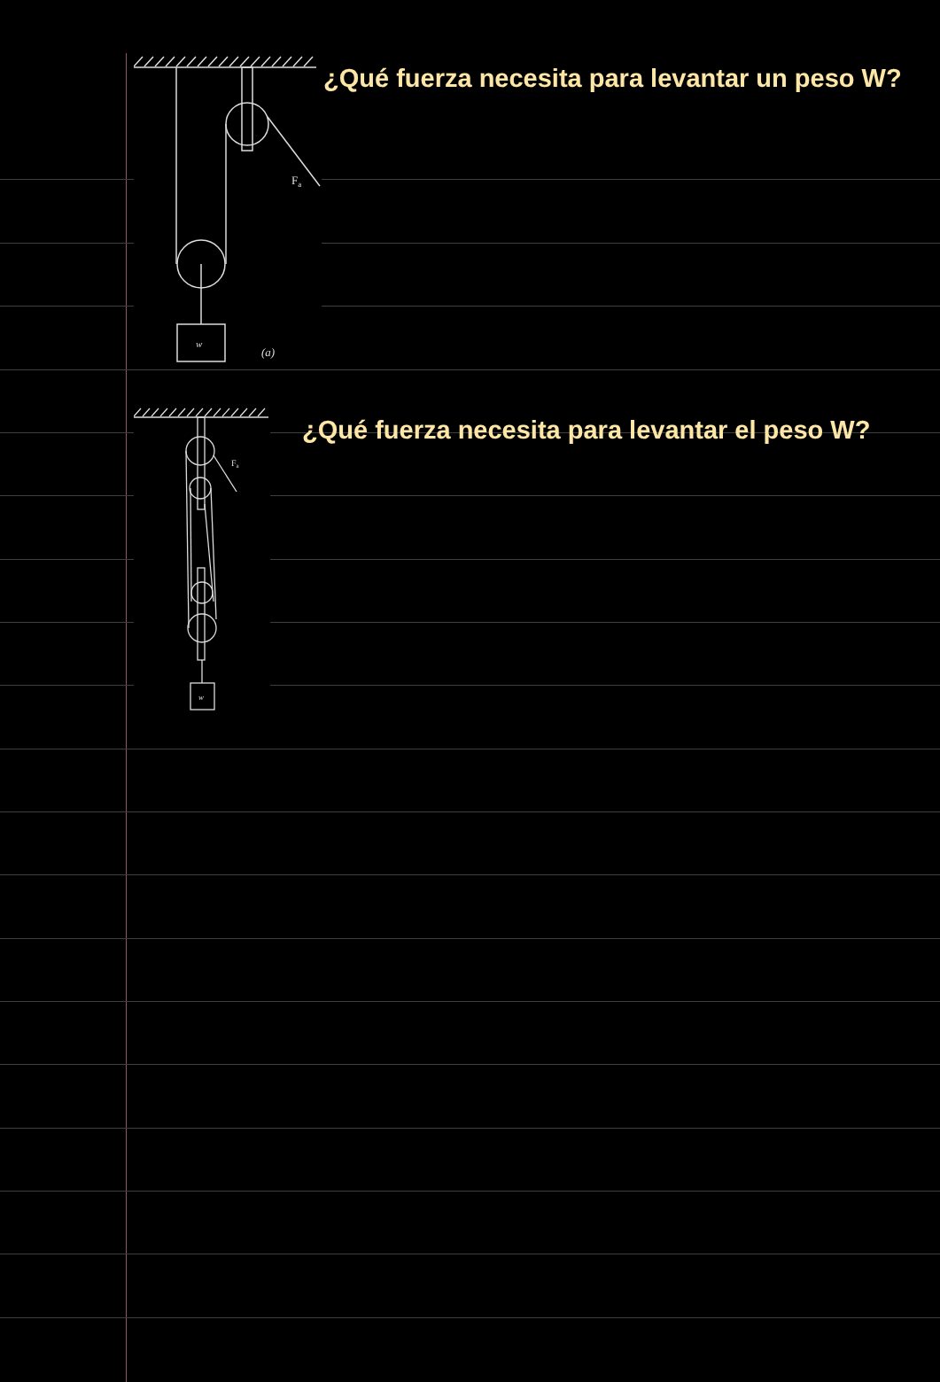Fa
w
(a)
¿Qué fuerza necesita para levantar un peso W?
Fa
w
¿Qué fuerza necesita para levantar el peso W?